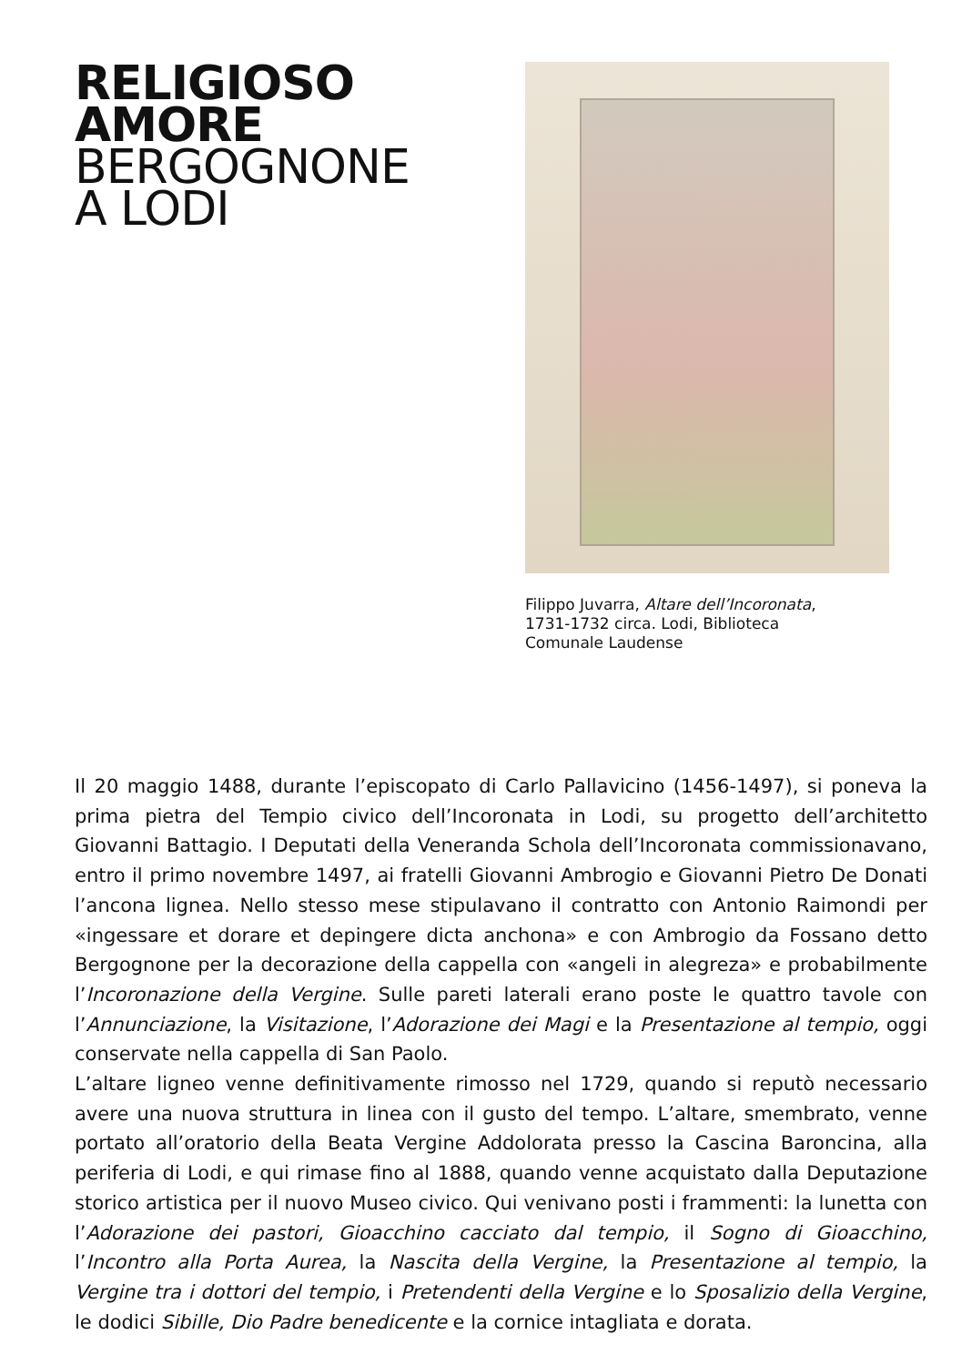RELIGIOSO
AMORE
BERGOGNONE
A LODI
Filippo Juvarra, Altare dell’Incoronata,
1731-1732 circa. Lodi, Biblioteca
Comunale Laudense
Il 20 maggio 1488, durante l’episcopato di Carlo Pallavicino (1456-1497), si poneva la prima pietra del Tempio civico dell’Incoronata in Lodi, su progetto dell’architetto Giovanni Battagio. I Deputati della Veneranda Schola dell’Incoronata commissionavano, entro il primo novembre 1497, ai fratelli Giovanni Ambrogio e Giovanni Pietro De Donati l’ancona lignea. Nello stesso mese stipulavano il contratto con Antonio Raimondi per «ingessare et dorare et depingere dicta anchona» e con Ambrogio da Fossano detto Bergognone per la decorazione della cappella con «angeli in alegreza» e probabilmente l’Incoronazione della Vergine. Sulle pareti laterali erano poste le quattro tavole con l’Annunciazione, la Visitazione, l’Adorazione dei Magi e la Presentazione al tempio, oggi conservate nella cappella di San Paolo.
L’altare ligneo venne definitivamente rimosso nel 1729, quando si reputò necessario avere una nuova struttura in linea con il gusto del tempo. L’altare, smembrato, venne portato all’oratorio della Beata Vergine Addolorata presso la Cascina Baroncina, alla periferia di Lodi, e qui rimase fino al 1888, quando venne acquistato dalla Deputazione storico artistica per il nuovo Museo civico. Qui venivano posti i frammenti: la lunetta con l’Adorazione dei pastori, Gioacchino cacciato dal tempio, il Sogno di Gioacchino, l’Incontro alla Porta Aurea, la Nascita della Vergine, la Presentazione al tempio, la Vergine tra i dottori del tempio, i Pretendenti della Vergine e lo Sposalizio della Vergine, le dodici Sibille, Dio Padre benedicente e la cornice intagliata e dorata.